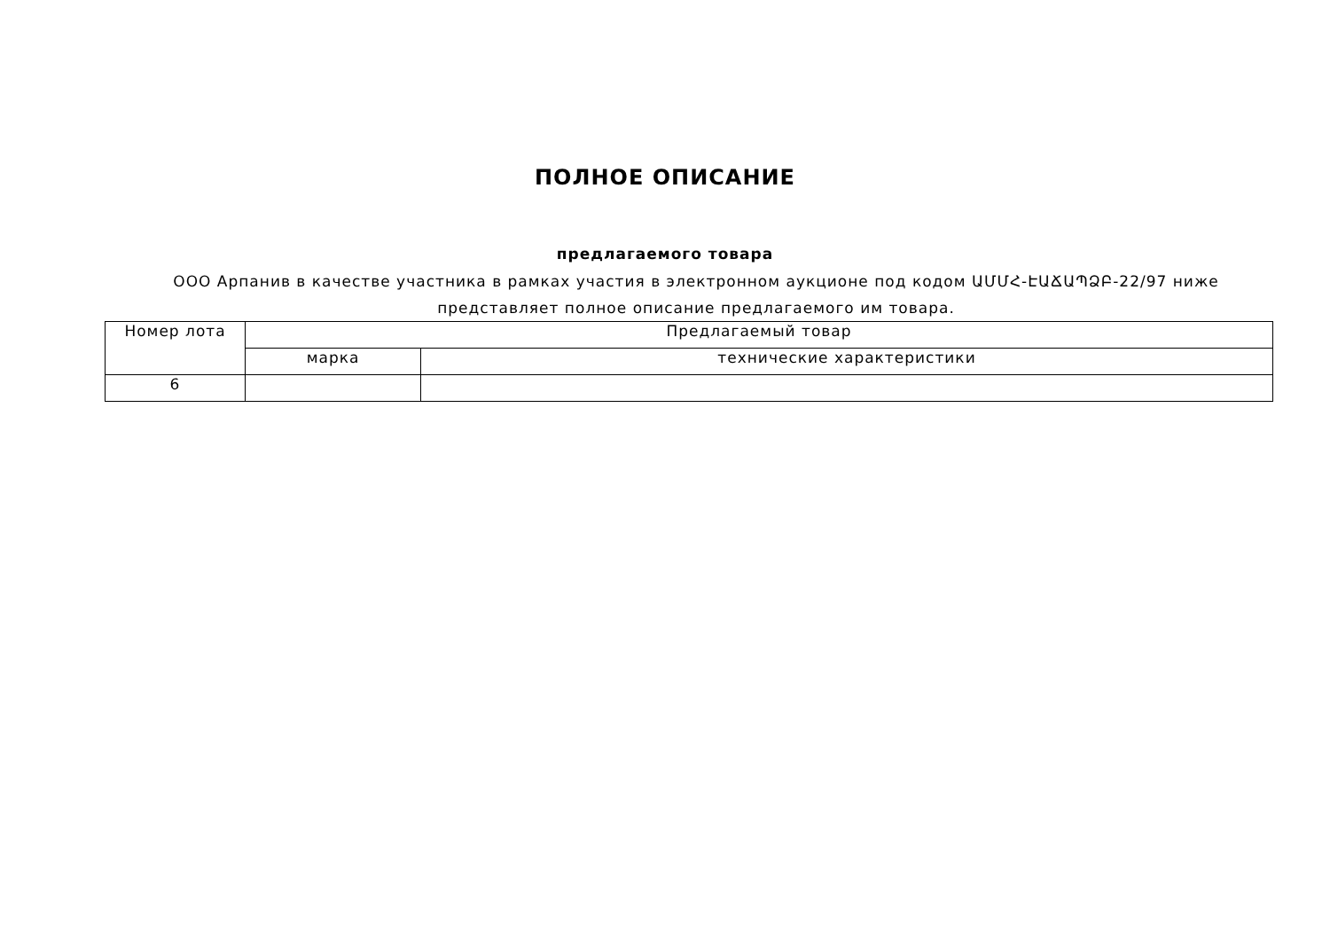ПОЛНОЕ ОПИСАНИЕ
предлагаемого товара
ООО Арпанив в качестве участника в рамках участия в электронном аукционе под кодом ԱՄՄՀ-ԷԱՃԱՊՁԲ-22/97 ниже представляет полное описание предлагаемого им товара.
| Номер лота | Предлагаемый товар | |
| --- | --- | --- |
| | марка | технические характеристики |
| 6 | | |